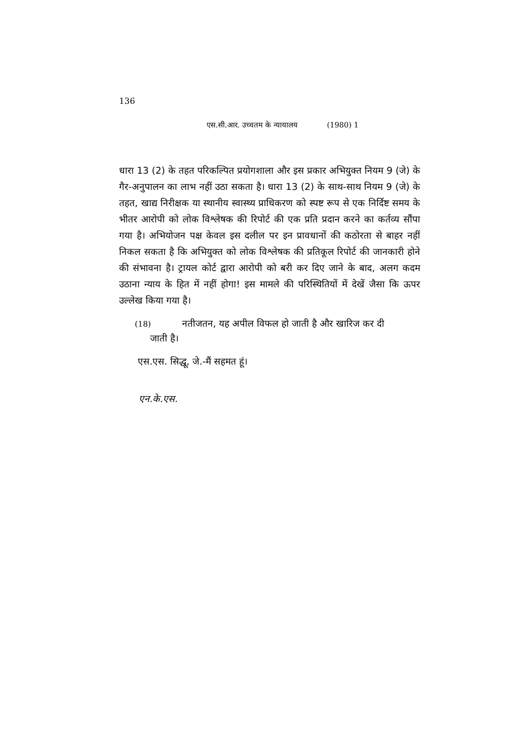136
एस.सी.आर. उच्चतम के न्यायालय (1980) 1
धारा 13 (2) के तहत परिकल्पित प्रयोगशाला और इस प्रकार अभियुक्त नियम 9 (जे) के गैर-अनुपालन का लाभ नहीं उठा सकता है। धारा 13 (2) के साथ-साथ नियम 9 (जे) के तहत, खाद्य निरीक्षक या स्थानीय स्वास्थ्य प्राधिकरण को स्पष्ट रूप से एक निर्दिष्ट समय के भीतर आरोपी को लोक विश्लेषक की रिपोर्ट की एक प्रति प्रदान करने का कर्तव्य सौंपा गया है। अभियोजन पक्ष केवल इस दलील पर इन प्रावधानों की कठोरता से बाहर नहीं निकल सकता है कि अभियुक्त को लोक विश्लेषक की प्रतिकूल रिपोर्ट की जानकारी होने की संभावना है। ट्रायल कोर्ट द्वारा आरोपी को बरी कर दिए जाने के बाद, अलग कदम उठाना न्याय के हित में नहीं होगा! इस मामले की परिस्थितियों में देखें जैसा कि ऊपर उल्लेख किया गया है।
(18) नतीजतन, यह अपील विफल हो जाती है और खारिज कर दी
जाती है।
एस.एस. सिद्धू, जे.-मैं सहमत हूं।
एन.के.एस.